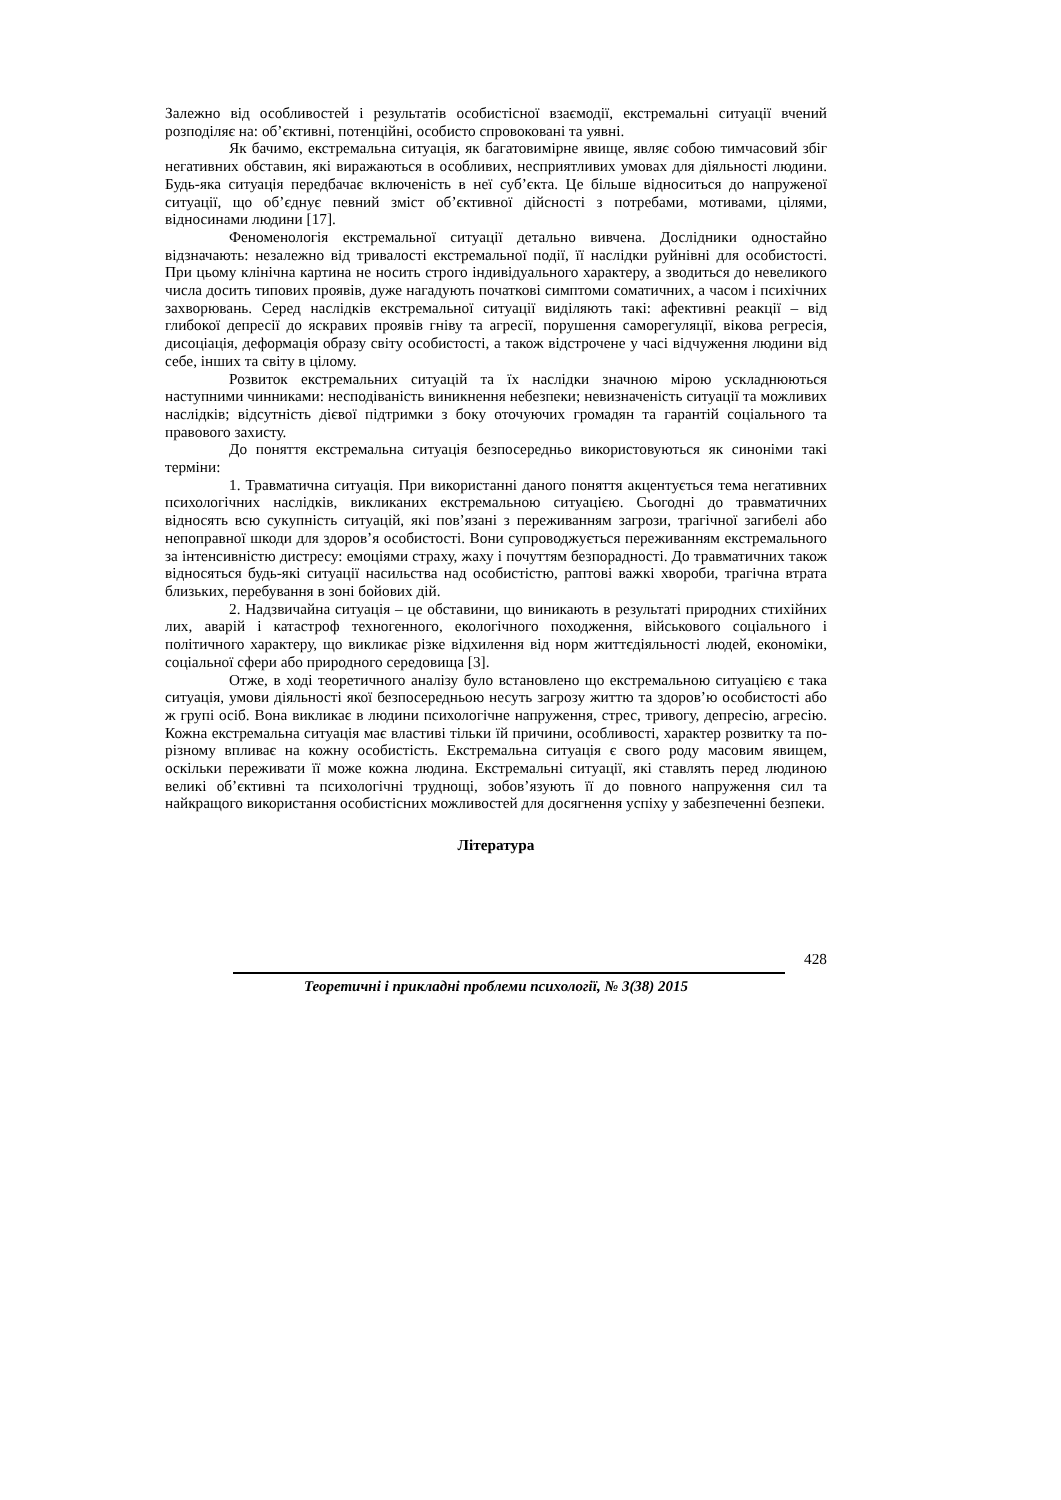Залежно від особливостей і результатів особистісної взаємодії, екстремальні ситуації вчений розподіляє на: об’єктивні, потенційні, особисто спровоковані та уявні.
Як бачимо, екстремальна ситуація, як багатовимірне явище, являє собою тимчасовий збіг негативних обставин, які виражаються в особливих, несприятливих умовах для діяльності людини. Будь-яка ситуація передбачає включеність в неї суб’єкта. Це більше відноситься до напруженої ситуації, що об’єднує певний зміст об’єктивної дійсності з потребами, мотивами, цілями, відносинами людини [17].
Феноменологія екстремальної ситуації детально вивчена. Дослідники одностайно відзначають: незалежно від тривалості екстремальної події, її наслідки руйнівні для особистості. При цьому клінічна картина не носить строго індивідуального характеру, а зводиться до невеликого числа досить типових проявів, дуже нагадують початкові симптоми соматичних, а часом і психічних захворювань. Серед наслідків екстремальної ситуації виділяють такі: афективні реакції – від глибокої депресії до яскравих проявів гніву та агресії, порушення саморегуляції, вікова регресія, дисоціація, деформація образу світу особистості, а також відстрочене у часі відчуження людини від себе, інших та світу в цілому.
Розвиток екстремальних ситуацій та їх наслідки значною мірою ускладнюються наступними чинниками: несподіваність виникнення небезпеки; невизначеність ситуації та можливих наслідків; відсутність дієвої підтримки з боку оточуючих громадян та гарантій соціального та правового захисту.
До поняття екстремальна ситуація безпосередньо використовуються як синоніми такі терміни:
1. Травматична ситуація. При використанні даного поняття акцентується тема негативних психологічних наслідків, викликаних екстремальною ситуацією. Сьогодні до травматичних відносять всю сукупність ситуацій, які пов’язані з переживанням загрози, трагічної загибелі або непоправної шкоди для здоров’я особистості. Вони супроводжується переживанням екстремального за інтенсивністю дистресу: емоціями страху, жаху і почуттям безпорадності. До травматичних також відносяться будь-які ситуації насильства над особистістю, раптові важкі хвороби, трагічна втрата близьких, перебування в зоні бойових дій.
2. Надзвичайна ситуація – це обставини, що виникають в результаті природних стихійних лих, аварій і катастроф техногенного, екологічного походження, військового соціального і політичного характеру, що викликає різке відхилення від норм життєдіяльності людей, економіки, соціальної сфери або природного середовища [3].
Отже, в ході теоретичного аналізу було встановлено що екстремальною ситуацією є така ситуація, умови діяльності якої безпосередньою несуть загрозу життю та здоров’ю особистості або ж групі осіб. Вона викликає в людини психологічне напруження, стрес, тривогу, депресію, агресію. Кожна екстремальна ситуація має властиві тільки їй причини, особливості, характер розвитку та по-різному впливає на кожну особистість. Екстремальна ситуація є свого роду масовим явищем, оскільки переживати її може кожна людина. Екстремальні ситуації, які ставлять перед людиною великі об’єктивні та психологічні труднощі, зобов’язують її до повного напруження сил та найкращого використання особистісних можливостей для досягнення успіху у забезпеченні безпеки.
Література
428
Теоретичні і прикладні проблеми психології, № 3(38) 2015